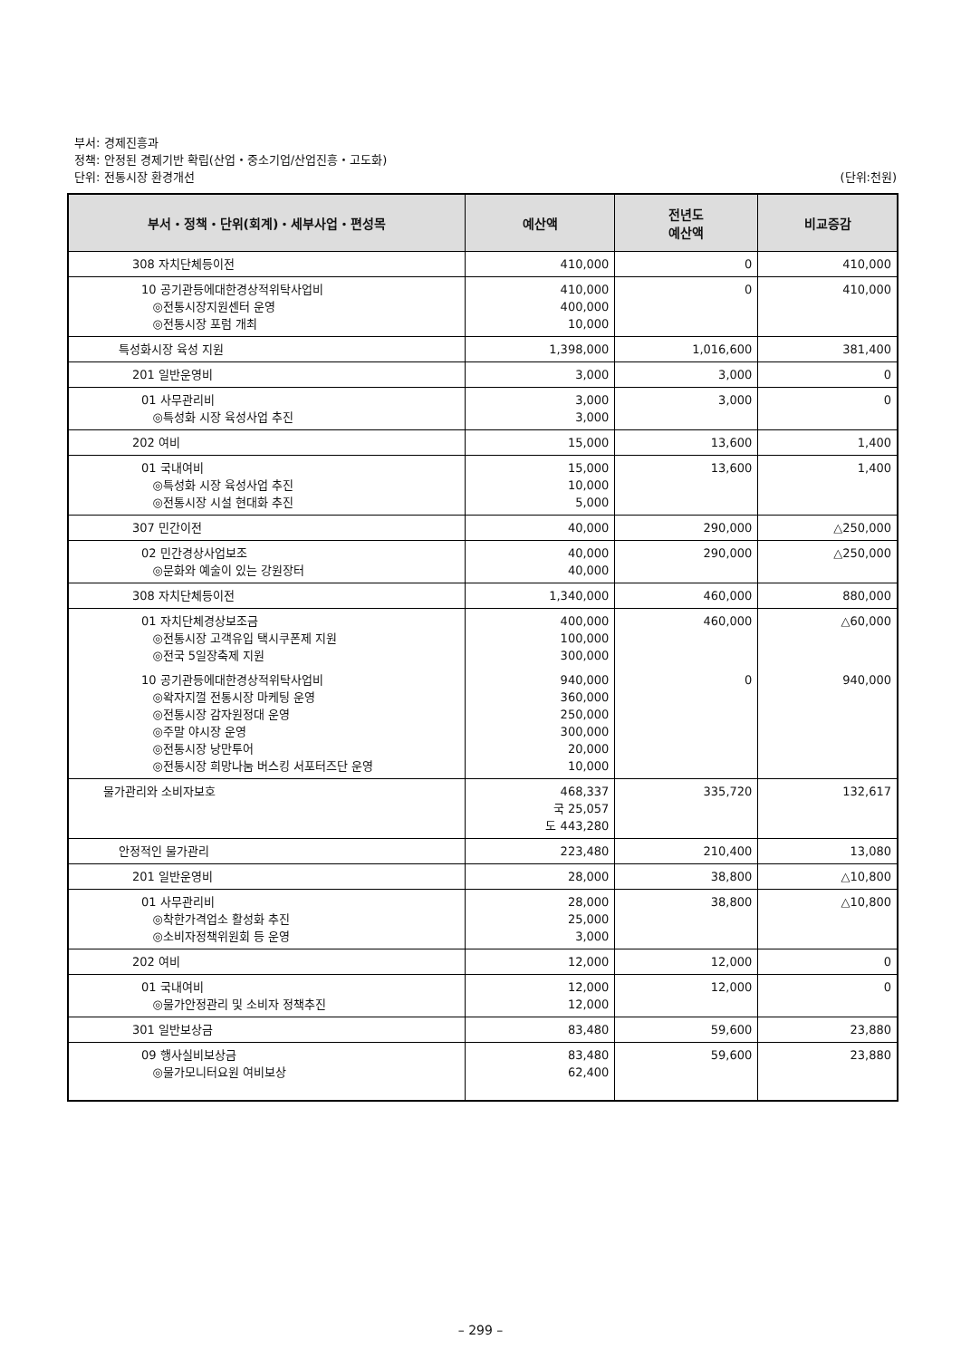부서: 경제진흥과
정책: 안정된 경제기반 확립(산업・중소기업/산업진흥・고도화)
단위: 전통시장 환경개선 (단위:천원)
| 부서・정책・단위(회계)・세부사업・편성목 | 예산액 | 전년도 예산액 | 비교증감 |
| --- | --- | --- | --- |
| 308 자치단체등이전 | 410,000 | 0 | 410,000 |
| 10 공기관등에대한경상적위탁사업비 ◎전통시장지원센터 운영 ◎전통시장 포럼 개최 | 410,000 400,000 10,000 | 0 | 410,000 |
| 특성화시장 육성 지원 | 1,398,000 | 1,016,600 | 381,400 |
| 201 일반운영비 | 3,000 | 3,000 | 0 |
| 01 사무관리비 ◎특성화 시장 육성사업 추진 | 3,000 3,000 | 3,000 | 0 |
| 202 여비 | 15,000 | 13,600 | 1,400 |
| 01 국내여비 ◎특성화 시장 육성사업 추진 ◎전통시장 시설 현대화 추진 | 15,000 10,000 5,000 | 13,600 | 1,400 |
| 307 민간이전 | 40,000 | 290,000 | △250,000 |
| 02 민간경상사업보조 ◎문화와 예술이 있는 강원장터 | 40,000 40,000 | 290,000 | △250,000 |
| 308 자치단체등이전 | 1,340,000 | 460,000 | 880,000 |
| 01 자치단체경상보조금 ◎전통시장 고객유입 택시쿠폰제 지원 ◎전국 5일장축제 지원 | 400,000 100,000 300,000 | 460,000 | △60,000 |
| 10 공기관등에대한경상적위탁사업비 ◎왁자지껄 전통시장 마케팅 운영 ◎전통시장 감자원정대 운영 ◎주말 야시장 운영 ◎전통시장 낭만투어 ◎전통시장 희망나눔 버스킹 서포터즈단 운영 | 940,000 360,000 250,000 300,000 20,000 10,000 | 0 | 940,000 |
| 물가관리와 소비자보호 | 468,337 국 25,057 도 443,280 | 335,720 | 132,617 |
| 안정적인 물가관리 | 223,480 | 210,400 | 13,080 |
| 201 일반운영비 | 28,000 | 38,800 | △10,800 |
| 01 사무관리비 ◎착한가격업소 활성화 추진 ◎소비자정책위원회 등 운영 | 28,000 25,000 3,000 | 38,800 | △10,800 |
| 202 여비 | 12,000 | 12,000 | 0 |
| 01 국내여비 ◎물가안정관리 및 소비자 정책추진 | 12,000 12,000 | 12,000 | 0 |
| 301 일반보상금 | 83,480 | 59,600 | 23,880 |
| 09 행사실비보상금 ◎물가모니터요원 여비보상 | 83,480 62,400 | 59,600 | 23,880 |
– 299 –